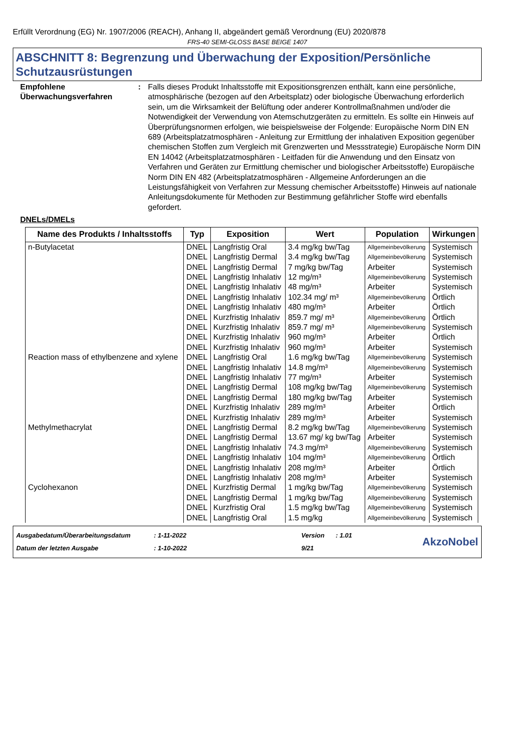Erfüllt Verordnung (EG) Nr. 1907/2006 (REACH), Anhang II, abgeändert gemäß Verordnung (EU) 2020/878
FRS-40 SEMI-GLOSS BASE BEIGE 1407
ABSCHNITT 8: Begrenzung und Überwachung der Exposition/Persönliche Schutzausrüstungen
Empfohlene Überwachungsverfahren
: Falls dieses Produkt Inhaltsstoffe mit Expositionsgrenzen enthält, kann eine persönliche, atmosphärische (bezogen auf den Arbeitsplatz) oder biologische Überwachung erforderlich sein, um die Wirksamkeit der Belüftung oder anderer Kontrollmaßnahmen und/oder die Notwendigkeit der Verwendung von Atemschutzgeräten zu ermitteln. Es sollte ein Hinweis auf Überprüfungsnormen erfolgen, wie beispielsweise der Folgende: Europäische Norm DIN EN 689 (Arbeitsplatzatmosphären - Anleitung zur Ermittlung der inhalativen Exposition gegenüber chemischen Stoffen zum Vergleich mit Grenzwerten und Messstrategie) Europäische Norm DIN EN 14042 (Arbeitsplatzatmosphären - Leitfaden für die Anwendung und den Einsatz von Verfahren und Geräten zur Ermittlung chemischer und biologischer Arbeitsstoffe) Europäische Norm DIN EN 482 (Arbeitsplatzatmosphären - Allgemeine Anforderungen an die Leistungsfähigkeit von Verfahren zur Messung chemischer Arbeitsstoffe) Hinweis auf nationale Anleitungsdokumente für Methoden zur Bestimmung gefährlicher Stoffe wird ebenfalls gefordert.
DNELs/DMELs
| Name des Produkts / Inhaltsstoffs | Typ | Exposition | Wert | Population | Wirkungen |
| --- | --- | --- | --- | --- | --- |
| n-Butylacetat | DNEL | Langfristig Oral | 3.4 mg/kg bw/Tag | Allgemeinbevölkerung | Systemisch |
| | DNEL | Langfristig Dermal | 3.4 mg/kg bw/Tag | Allgemeinbevölkerung | Systemisch |
| | DNEL | Langfristig Dermal | 7 mg/kg bw/Tag | Arbeiter | Systemisch |
| | DNEL | Langfristig Inhalativ | 12 mg/m³ | Allgemeinbevölkerung | Systemisch |
| | DNEL | Langfristig Inhalativ | 48 mg/m³ | Arbeiter | Systemisch |
| | DNEL | Langfristig Inhalativ | 102.34 mg/ m³ | Allgemeinbevölkerung | Örtlich |
| | DNEL | Langfristig Inhalativ | 480 mg/m³ | Arbeiter | Örtlich |
| | DNEL | Kurzfristig Inhalativ | 859.7 mg/ m³ | Allgemeinbevölkerung | Örtlich |
| | DNEL | Kurzfristig Inhalativ | 859.7 mg/ m³ | Allgemeinbevölkerung | Systemisch |
| | DNEL | Kurzfristig Inhalativ | 960 mg/m³ | Arbeiter | Örtlich |
| | DNEL | Kurzfristig Inhalativ | 960 mg/m³ | Arbeiter | Systemisch |
| Reaction mass of ethylbenzene and xylene | DNEL | Langfristig Oral | 1.6 mg/kg bw/Tag | Allgemeinbevölkerung | Systemisch |
| | DNEL | Langfristig Inhalativ | 14.8 mg/m³ | Allgemeinbevölkerung | Systemisch |
| | DNEL | Langfristig Inhalativ | 77 mg/m³ | Arbeiter | Systemisch |
| | DNEL | Langfristig Dermal | 108 mg/kg bw/Tag | Allgemeinbevölkerung | Systemisch |
| | DNEL | Langfristig Dermal | 180 mg/kg bw/Tag | Arbeiter | Systemisch |
| | DNEL | Kurzfristig Inhalativ | 289 mg/m³ | Arbeiter | Örtlich |
| | DNEL | Kurzfristig Inhalativ | 289 mg/m³ | Arbeiter | Systemisch |
| Methylmethacrylat | DNEL | Langfristig Dermal | 8.2 mg/kg bw/Tag | Allgemeinbevölkerung | Systemisch |
| | DNEL | Langfristig Dermal | 13.67 mg/ kg bw/Tag | Arbeiter | Systemisch |
| | DNEL | Langfristig Inhalativ | 74.3 mg/m³ | Allgemeinbevölkerung | Systemisch |
| | DNEL | Langfristig Inhalativ | 104 mg/m³ | Allgemeinbevölkerung | Örtlich |
| | DNEL | Langfristig Inhalativ | 208 mg/m³ | Arbeiter | Örtlich |
| | DNEL | Langfristig Inhalativ | 208 mg/m³ | Arbeiter | Systemisch |
| Cyclohexanon | DNEL | Kurzfristig Dermal | 1 mg/kg bw/Tag | Allgemeinbevölkerung | Systemisch |
| | DNEL | Langfristig Dermal | 1 mg/kg bw/Tag | Allgemeinbevölkerung | Systemisch |
| | DNEL | Kurzfristig Oral | 1.5 mg/kg bw/Tag | Allgemeinbevölkerung | Systemisch |
| | DNEL | Langfristig Oral | 1.5 mg/kg | Allgemeinbevölkerung | Systemisch |
Ausgabedatum/Überarbeitungsdatum
Datum der letzten Ausgabe
: 1-11-2022
: 1-10-2022
Version
9/21
: 1.01
AkzoNobel